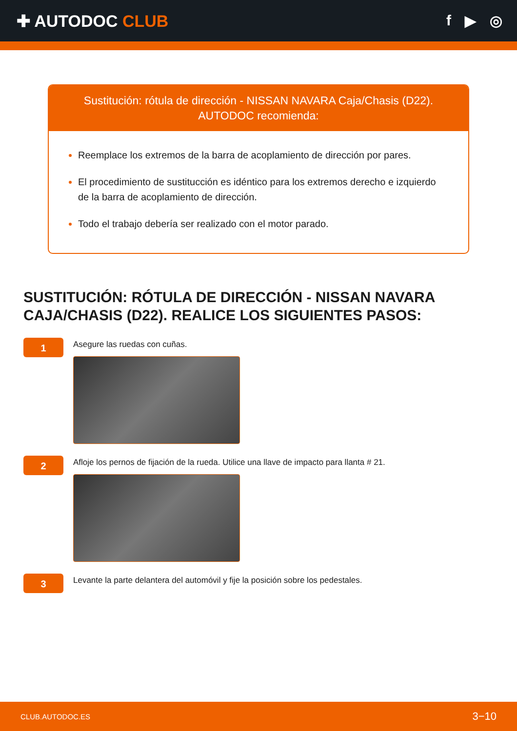✚ AUTODOC CLUB f ▶ ◎
Sustitución: rótula de dirección - NISSAN NAVARA Caja/Chasis (D22).
AUTODOC recomienda:
Reemplace los extremos de la barra de acoplamiento de dirección por pares.
El procedimiento de sustitucción es idéntico para los extremos derecho e izquierdo de la barra de acoplamiento de dirección.
Todo el trabajo debería ser realizado con el motor parado.
SUSTITUCIÓN: RÓTULA DE DIRECCIÓN - NISSAN NAVARA CAJA/CHASIS (D22). REALICE LOS SIGUIENTES PASOS:
1
Asegure las ruedas con cuñas.
2
Afloje los pernos de fijación de la rueda. Utilice una llave de impacto para llanta # 21.
3
Levante la parte delantera del automóvil y fije la posición sobre los pedestales.
CLUB.AUTODOC.ES 3−10